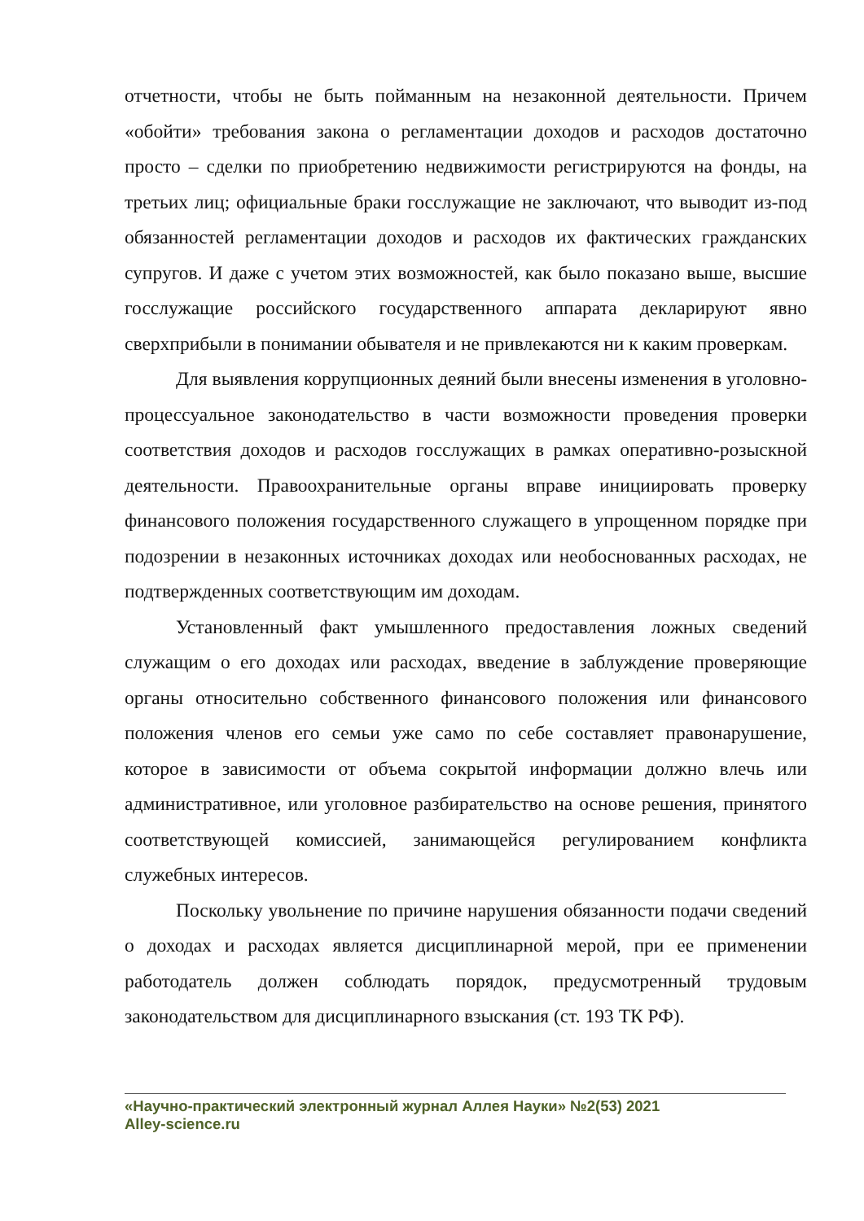отчетности, чтобы не быть пойманным на незаконной деятельности. Причем «обойти» требования закона о регламентации доходов и расходов достаточно просто – сделки по приобретению недвижимости регистрируются на фонды, на третьих лиц; официальные браки госслужащие не заключают, что выводит из-под обязанностей регламентации доходов и расходов их фактических гражданских супругов. И даже с учетом этих возможностей, как было показано выше, высшие госслужащие российского государственного аппарата декларируют явно сверхприбыли в понимании обывателя и не привлекаются ни к каким проверкам.
Для выявления коррупционных деяний были внесены изменения в уголовно-процессуальное законодательство в части возможности проведения проверки соответствия доходов и расходов госслужащих в рамках оперативно-розыскной деятельности. Правоохранительные органы вправе инициировать проверку финансового положения государственного служащего в упрощенном порядке при подозрении в незаконных источниках доходах или необоснованных расходах, не подтвержденных соответствующим им доходам.
Установленный факт умышленного предоставления ложных сведений служащим о его доходах или расходах, введение в заблуждение проверяющие органы относительно собственного финансового положения или финансового положения членов его семьи уже само по себе составляет правонарушение, которое в зависимости от объема сокрытой информации должно влечь или административное, или уголовное разбирательство на основе решения, принятого соответствующей комиссией, занимающейся регулированием конфликта служебных интересов.
Поскольку увольнение по причине нарушения обязанности подачи сведений о доходах и расходах является дисциплинарной мерой, при ее применении работодатель должен соблюдать порядок, предусмотренный трудовым законодательством для дисциплинарного взыскания (ст. 193 ТК РФ).
«Научно-практический электронный журнал Аллея Науки» №2(53) 2021
Alley-science.ru